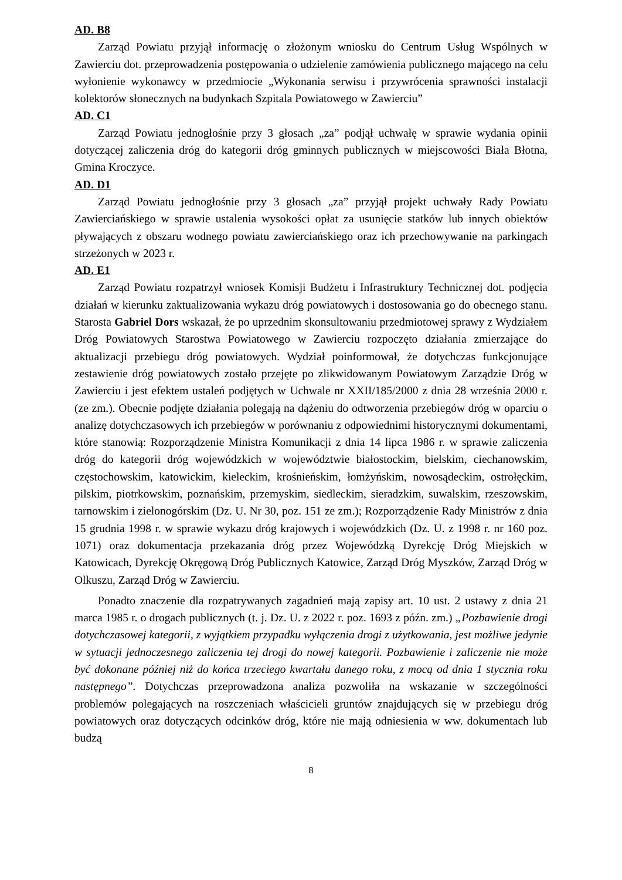AD. B8
Zarząd Powiatu przyjął informację o złożonym wniosku do Centrum Usług Wspólnych w Zawierciu dot. przeprowadzenia postępowania o udzielenie zamówienia publicznego mającego na celu wyłonienie wykonawcy w przedmiocie „Wykonania serwisu i przywrócenia sprawności instalacji kolektorów słonecznych na budynkach Szpitala Powiatowego w Zawierciu”
AD. C1
Zarząd Powiatu jednogłośnie przy 3 głosach „za” podjął uchwałę w sprawie wydania opinii dotyczącej zaliczenia dróg do kategorii dróg gminnych publicznych w miejscowości Biała Błotna, Gmina Kroczyce.
AD. D1
Zarząd Powiatu jednogłośnie przy 3 głosach „za” przyjął projekt uchwały Rady Powiatu Zawierciańskiego w sprawie ustalenia wysokości opłat za usunięcie statków lub innych obiektów pływających z obszaru wodnego powiatu zawierciańskiego oraz ich przechowywanie na parkingach strzeżonych w 2023 r.
AD. E1
Zarząd Powiatu rozpatrzył wniosek Komisji Budżetu i Infrastruktury Technicznej dot. podjęcia działań w kierunku zaktualizowania wykazu dróg powiatowych i dostosowania go do obecnego stanu. Starosta Gabriel Dors wskazał, że po uprzednim skonsultowaniu przedmiotowej sprawy z Wydziałem Dróg Powiatowych Starostwa Powiatowego w Zawierciu rozpoczęto działania zmierzające do aktualizacji przebiegu dróg powiatowych. Wydział poinformował, że dotychczas funkcjonujące zestawienie dróg powiatowych zostało przejęte po zlikwidowanym Powiatowym Zarządzie Dróg w Zawierciu i jest efektem ustaleń podjętych w Uchwale nr XXII/185/2000 z dnia 28 września 2000 r. (ze zm.). Obecnie podjęte działania polegają na dążeniu do odtworzenia przebiegów dróg w oparciu o analizę dotychczasowych ich przebiegów w porównaniu z odpowiednimi historycznymi dokumentami, które stanowią: Rozporządzenie Ministra Komunikacji z dnia 14 lipca 1986 r. w sprawie zaliczenia dróg do kategorii dróg wojewódzkich w województwie białostockim, bielskim, ciechanowskim, częstochowskim, katowickim, kieleckim, krośnieńskim, łomżyńskim, nowosądeckim, ostrołęckim, pilskim, piotrkowskim, poznańskim, przemyskim, siedleckim, sieradzkim, suwalskim, rzeszowskim, tarnowskim i zielonogórskim (Dz. U. Nr 30, poz. 151 ze zm.); Rozporządzenie Rady Ministrów z dnia 15 grudnia 1998 r. w sprawie wykazu dróg krajowych i wojewódzkich (Dz. U. z 1998 r. nr 160 poz. 1071) oraz dokumentacja przekazania dróg przez Wojewódzką Dyrekcję Dróg Miejskich w Katowicach, Dyrekcję Okręgową Dróg Publicznych Katowice, Zarząd Dróg Myszków, Zarząd Dróg w Olkuszu, Zarząd Dróg w Zawierciu.
Ponadto znaczenie dla rozpatrywanych zagadnień mają zapisy art. 10 ust. 2 ustawy z dnia 21 marca 1985 r. o drogach publicznych (t. j. Dz. U. z 2022 r. poz. 1693 z późn. zm.) „Pozbawienie drogi dotychczasowej kategorii, z wyjątkiem przypadku wyłączenia drogi z użytkowania, jest możliwe jedynie w sytuacji jednoczesnego zaliczenia tej drogi do nowej kategorii. Pozbawienie i zaliczenie nie może być dokonane później niż do końca trzeciego kwartału danego roku, z mocą od dnia 1 stycznia roku następnego”. Dotychczas przeprowadzona analiza pozwoliła na wskazanie w szczególności problemów polegających na roszczeniach właścicieli gruntów znajdujących się w przebiegu dróg powiatowych oraz dotyczących odcinków dróg, które nie mają odniesienia w ww. dokumentach lub budzą
8